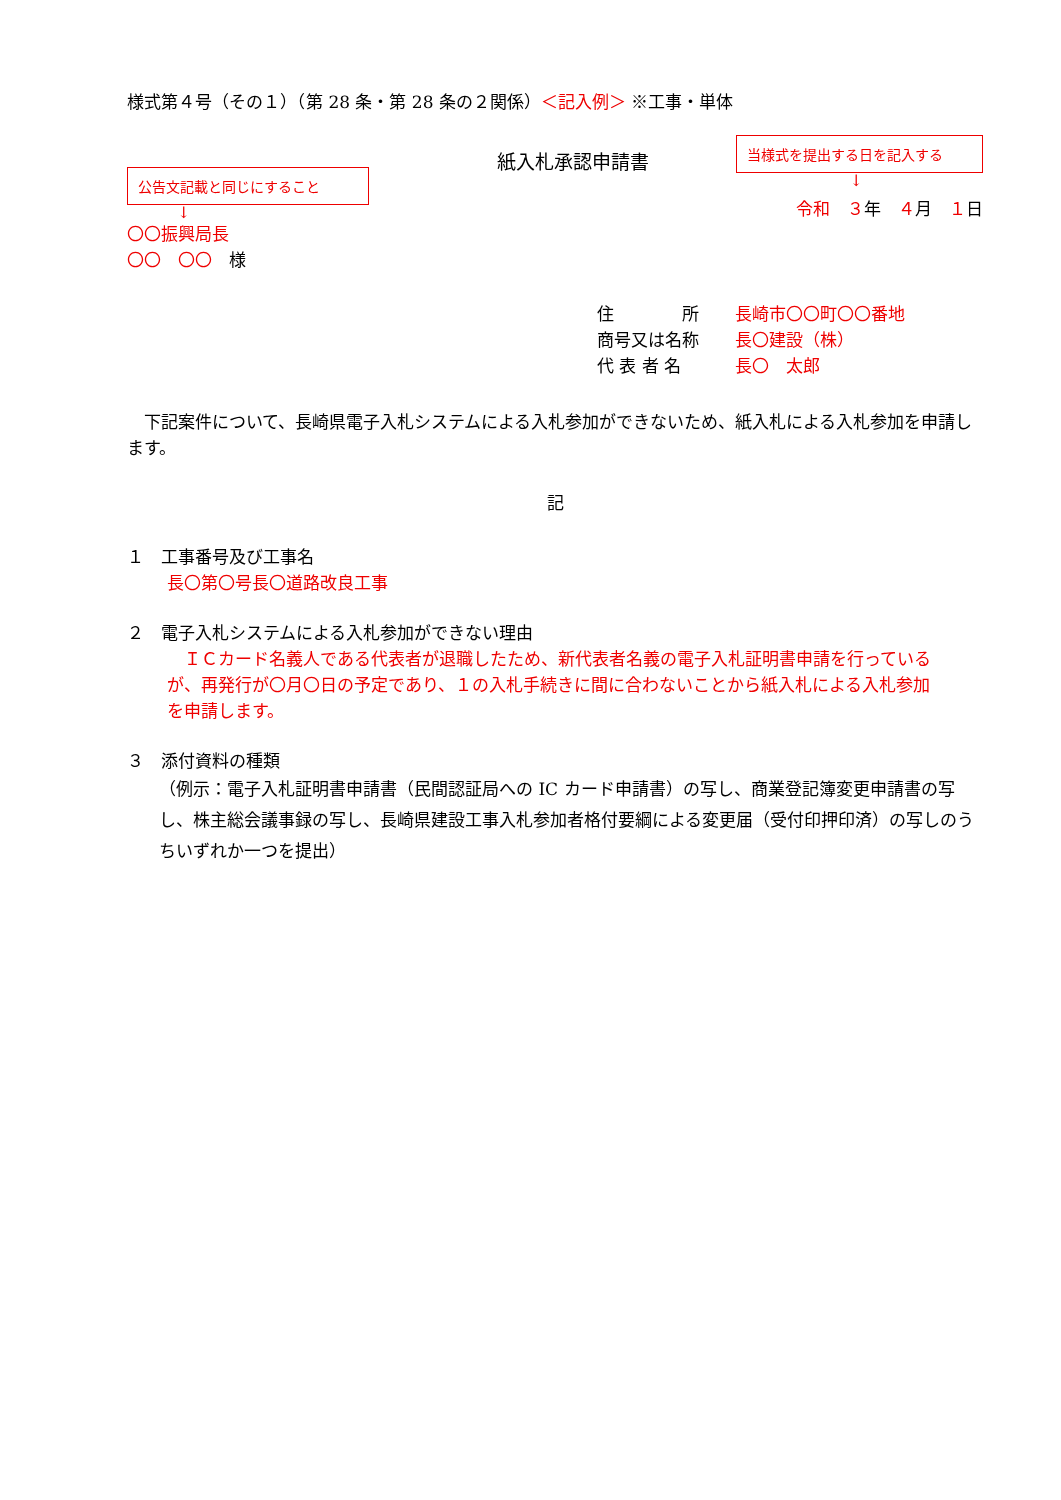様式第４号（その１）（第 28 条・第 28 条の２関係）＜記入例＞ ※工事・単体
公告文記載と同じにすること
↓
紙入札承認申請書
当様式を提出する日を記入する
↓
令和　３年　４月　１日
〇〇振興局長
〇〇　〇〇　様
住　　　　所 長崎市〇〇町〇〇番地
商号又は名称 長〇建設（株）
代 表 者 名 長〇　太郎
下記案件について、長崎県電子入札システムによる入札参加ができないため、紙入札による入札参加を申請します。
記
１　工事番号及び工事名
長〇第〇号長〇道路改良工事
２　電子入札システムによる入札参加ができない理由
ＩＣカード名義人である代表者が退職したため、新代表者名義の電子入札証明書申請を行っているが、再発行が〇月〇日の予定であり、１の入札手続きに間に合わないことから紙入札による入札参加を申請します。
３　添付資料の種類
（例示：電子入札証明書申請書（民間認証局への IC カード申請書）の写し、商業登記簿変更申請書の写し、株主総会議事録の写し、長崎県建設工事入札参加者格付要綱による変更届（受付印押印済）の写しのうちいずれか一つを提出）